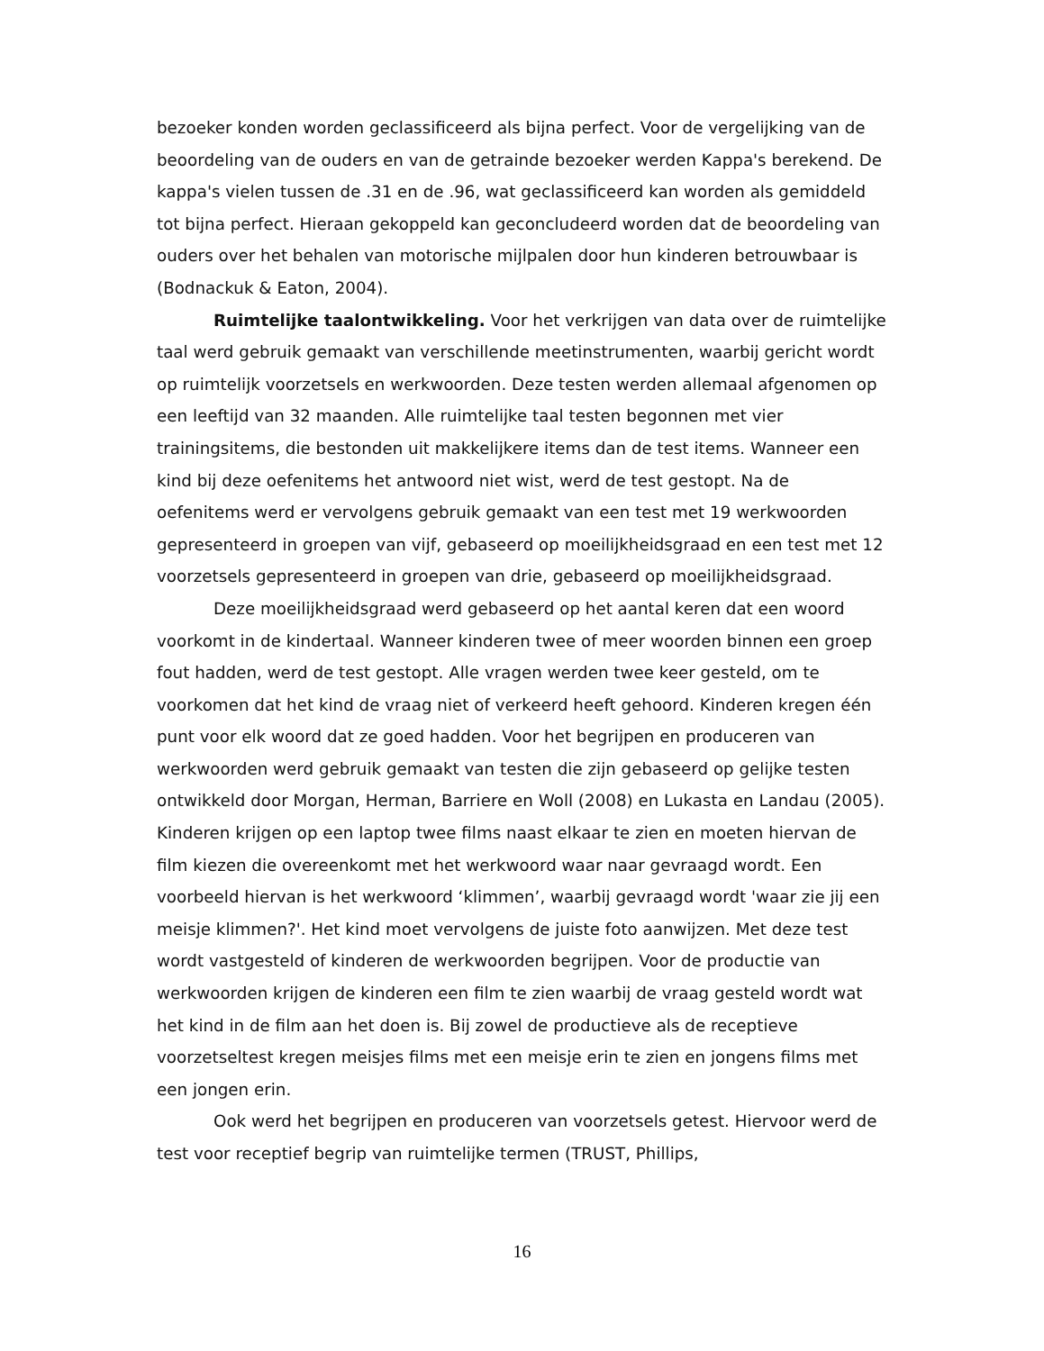bezoeker konden worden geclassificeerd als bijna perfect. Voor de vergelijking van de beoordeling van de ouders en van de getrainde bezoeker werden Kappa's berekend. De kappa's vielen tussen de .31 en de .96, wat geclassificeerd kan worden als gemiddeld tot bijna perfect. Hieraan gekoppeld kan geconcludeerd worden dat de beoordeling van ouders over het behalen van motorische mijlpalen door hun kinderen betrouwbaar is (Bodnackuk & Eaton, 2004).
Ruimtelijke taalontwikkeling. Voor het verkrijgen van data over de ruimtelijke taal werd gebruik gemaakt van verschillende meetinstrumenten, waarbij gericht wordt op ruimtelijk voorzetsels en werkwoorden. Deze testen werden allemaal afgenomen op een leeftijd van 32 maanden. Alle ruimtelijke taal testen begonnen met vier trainingsitems, die bestonden uit makkelijkere items dan de test items. Wanneer een kind bij deze oefenitems het antwoord niet wist, werd de test gestopt. Na de oefenitems werd er vervolgens gebruik gemaakt van een test met 19 werkwoorden gepresenteerd in groepen van vijf, gebaseerd op moeilijkheidsgraad en een test met 12 voorzetsels gepresenteerd in groepen van drie, gebaseerd op moeilijkheidsgraad.
Deze moeilijkheidsgraad werd gebaseerd op het aantal keren dat een woord voorkomt in de kindertaal. Wanneer kinderen twee of meer woorden binnen een groep fout hadden, werd de test gestopt. Alle vragen werden twee keer gesteld, om te voorkomen dat het kind de vraag niet of verkeerd heeft gehoord. Kinderen kregen één punt voor elk woord dat ze goed hadden. Voor het begrijpen en produceren van werkwoorden werd gebruik gemaakt van testen die zijn gebaseerd op gelijke testen ontwikkeld door Morgan, Herman, Barriere en Woll (2008) en Lukasta en Landau (2005). Kinderen krijgen op een laptop twee films naast elkaar te zien en moeten hiervan de film kiezen die overeenkomt met het werkwoord waar naar gevraagd wordt. Een voorbeeld hiervan is het werkwoord ‘klimmen’, waarbij gevraagd wordt 'waar zie jij een meisje klimmen?'. Het kind moet vervolgens de juiste foto aanwijzen. Met deze test wordt vastgesteld of kinderen de werkwoorden begrijpen. Voor de productie van werkwoorden krijgen de kinderen een film te zien waarbij de vraag gesteld wordt wat het kind in de film aan het doen is. Bij zowel de productieve als de receptieve voorzetseltest kregen meisjes films met een meisje erin te zien en jongens films met een jongen erin.
Ook werd het begrijpen en produceren van voorzetsels getest. Hiervoor werd de test voor receptief begrip van ruimtelijke termen (TRUST, Phillips,
16